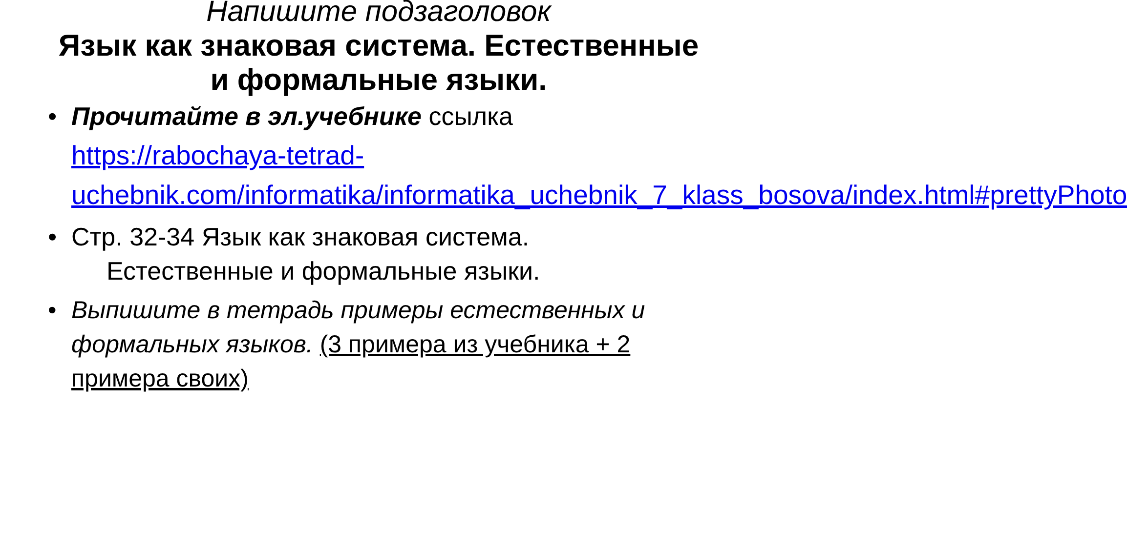Напишите подзаголовок
Язык как знаковая система. Естественные и формальные языки.
• Прочитайте в эл.учебнике ссылка https://rabochaya-tetrad-uchebnik.com/informatika/informatika_uchebnik_7_klass_bosova/index.html#prettyPhoto
• Стр. 32-34 Язык как знаковая система.
Естественные и формальные языки.
• Выпишите в тетрадь примеры естественных и формальных языков. (3 примера из учебника + 2 примера своих)